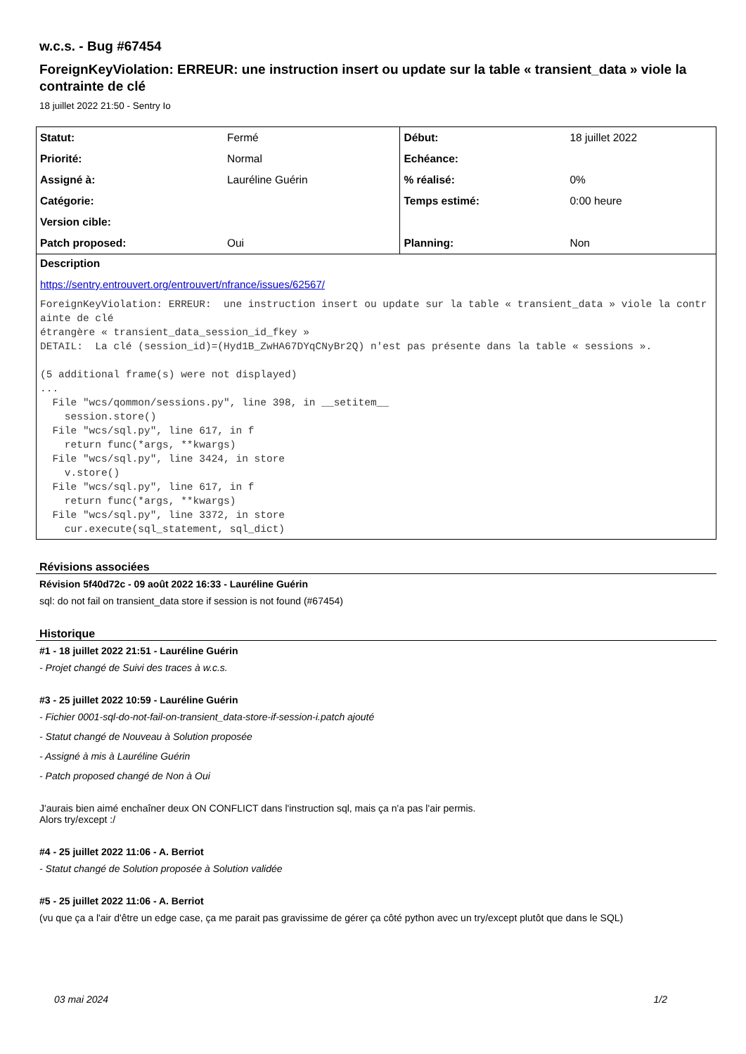w.c.s. - Bug #67454
ForeignKeyViolation: ERREUR: une instruction insert ou update sur la table « transient_data » viole la contrainte de clé
18 juillet 2022 21:50 - Sentry Io
| Statut: | Fermé | Début: | 18 juillet 2022 |
| Priorité: | Normal | Echéance: | |
| Assigné à: | Lauréline Guérin | % réalisé: | 0% |
| Catégorie: | | Temps estimé: | 0:00 heure |
| Version cible: | | | |
| Patch proposed: | Oui | Planning: | Non |
Description
https://sentry.entrouvert.org/entrouvert/nfrance/issues/62567/
ForeignKeyViolation: ERREUR:  une instruction insert ou update sur la table « transient_data » viole la contrainte de clé
étrangère « transient_data_session_id_fkey »
DETAIL:  La clé (session_id)=(Hyd1B_ZwHA67DYqCNyBr2Q) n'est pas présente dans la table « sessions ».

(5 additional frame(s) were not displayed)
...
  File "wcs/qommon/sessions.py", line 398, in __setitem__
    session.store()
  File "wcs/sql.py", line 617, in f
    return func(*args, **kwargs)
  File "wcs/sql.py", line 3424, in store
    v.store()
  File "wcs/sql.py", line 617, in f
    return func(*args, **kwargs)
  File "wcs/sql.py", line 3372, in store
    cur.execute(sql_statement, sql_dict)
Révisions associées
Révision 5f40d72c - 09 août 2022 16:33 - Lauréline Guérin
sql: do not fail on transient_data store if session is not found (#67454)
Historique
#1 - 18 juillet 2022 21:51 - Lauréline Guérin
- Projet changé de Suivi des traces à w.c.s.
#3 - 25 juillet 2022 10:59 - Lauréline Guérin
- Fichier 0001-sql-do-not-fail-on-transient_data-store-if-session-i.patch ajouté
- Statut changé de Nouveau à Solution proposée
- Assigné à mis à Lauréline Guérin
- Patch proposed changé de Non à Oui
J'aurais bien aimé enchaîner deux ON CONFLICT dans l'instruction sql, mais ça n'a pas l'air permis.
Alors try/except :/
#4 - 25 juillet 2022 11:06 - A. Berriot
- Statut changé de Solution proposée à Solution validée
#5 - 25 juillet 2022 11:06 - A. Berriot
(vu que ça a l'air d'être un edge case, ça me parait pas gravissime de gérer ça côté python avec un try/except plutôt que dans le SQL)
03 mai 2024 1/2